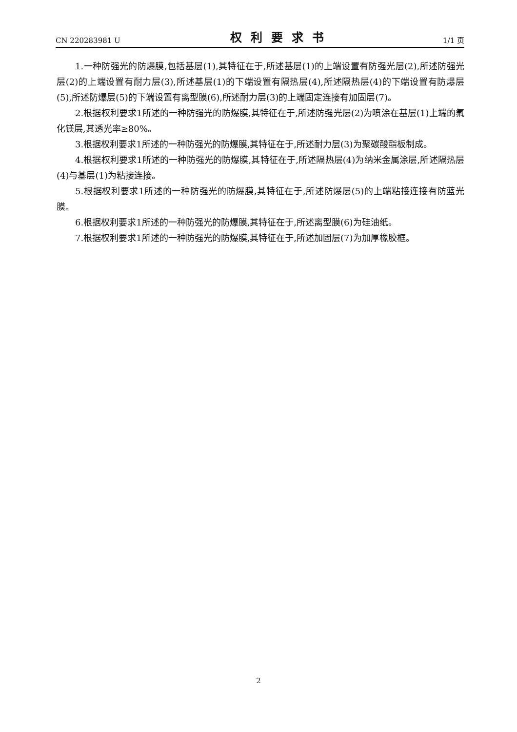CN 220283981 U 权利要求书 1/1 页
1.一种防强光的防爆膜,包括基层(1),其特征在于,所述基层(1)的上端设置有防强光层(2),所述防强光层(2)的上端设置有耐力层(3),所述基层(1)的下端设置有隔热层(4),所述隔热层(4)的下端设置有防爆层(5),所述防爆层(5)的下端设置有离型膜(6),所述耐力层(3)的上端固定连接有加固层(7)。
2.根据权利要求1所述的一种防强光的防爆膜,其特征在于,所述防强光层(2)为喷涂在基层(1)上端的氟化镁层,其透光率≥80%。
3.根据权利要求1所述的一种防强光的防爆膜,其特征在于,所述耐力层(3)为聚碳酸酯板制成。
4.根据权利要求1所述的一种防强光的防爆膜,其特征在于,所述隔热层(4)为纳米金属涂层,所述隔热层(4)与基层(1)为粘接连接。
5.根据权利要求1所述的一种防强光的防爆膜,其特征在于,所述防爆层(5)的上端粘接连接有防蓝光膜。
6.根据权利要求1所述的一种防强光的防爆膜,其特征在于,所述离型膜(6)为硅油纸。
7.根据权利要求1所述的一种防强光的防爆膜,其特征在于,所述加固层(7)为加厚橡胶框。
2